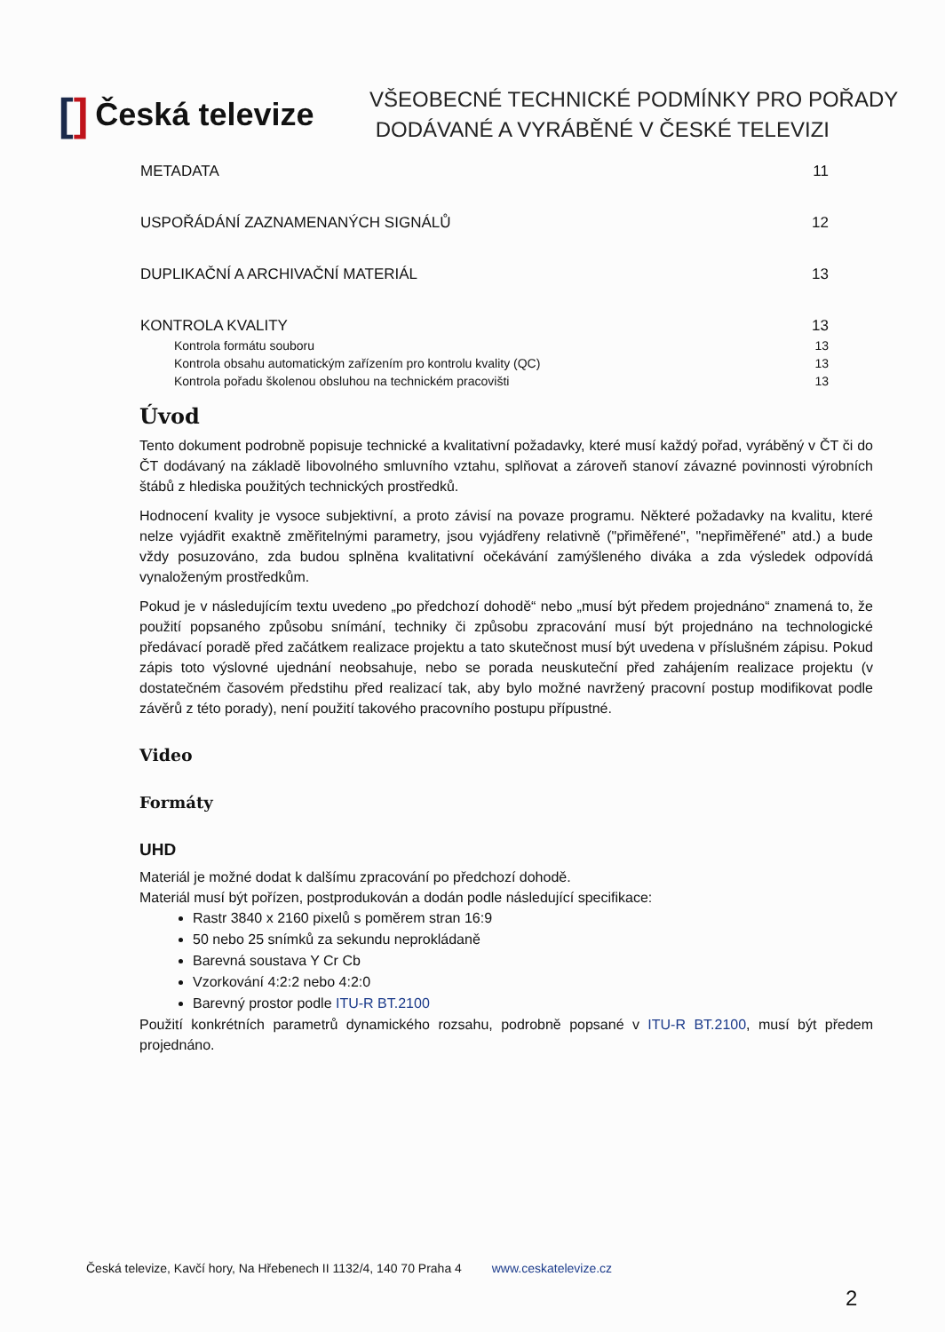[] Česká televize
VŠEOBECNÉ TECHNICKÉ PODMÍNKY PRO POŘADY
DODÁVANÉ A VYRÁBĚNÉ V ČESKÉ TELEVIZI
METADATA 11
USPOŘÁDÁNÍ ZAZNAMENANÝCH SIGNÁLŮ 12
DUPLIKAČNÍ A ARCHIVAČNÍ MATERIÁL 13
KONTROLA KVALITY 13
Kontrola formátu souboru 13
Kontrola obsahu automatickým zařízením pro kontrolu kvality (QC) 13
Kontrola pořadu školenou obsluhou na technickém pracovišti 13
Úvod
Tento dokument podrobně popisuje technické a kvalitativní požadavky, které musí každý pořad, vyráběný v ČT či do ČT dodávaný na základě libovolného smluvního vztahu, splňovat a zároveň stanoví závazné povinnosti výrobních štábů z hlediska použitých technických prostředků.
Hodnocení kvality je vysoce subjektivní, a proto závisí na povaze programu. Některé požadavky na kvalitu, které nelze vyjádřit exaktně změřitelnými parametry, jsou vyjádřeny relativně ("přiměřené", "nepřiměřené" atd.) a bude vždy posuzováno, zda budou splněna kvalitativní očekávání zamýšleného diváka a zda výsledek odpovídá vynaloženým prostředkům.
Pokud je v následujícím textu uvedeno „po předchozí dohodě“ nebo „musí být předem projednáno“ znamená to, že použití popsaného způsobu snímání, techniky či způsobu zpracování musí být projednáno na technologické předávací poradě před začátkem realizace projektu a tato skutečnost musí být uvedena v příslušném zápisu. Pokud zápis toto výslovné ujednání neobsahuje, nebo se porada neuskuteční před zahájením realizace projektu (v dostatečném časovém předstihu před realizací tak, aby bylo možné navržený pracovní postup modifikovat podle závěrů z této porady), není použití takového pracovního postupu přípustné.
Video
Formáty
UHD
Materiál je možné dodat k dalšímu zpracování po předchozí dohodě.
Materiál musí být pořízen, postprodukován a dodán podle následující specifikace:
Rastr 3840 x 2160 pixelů s poměrem stran 16:9
50 nebo 25 snímků za sekundu neprokládaně
Barevná soustava Y Cr Cb
Vzorkování 4:2:2 nebo 4:2:0
Barevný prostor podle ITU-R BT.2100
Použití konkrétních parametrů dynamického rozsahu, podrobně popsané v ITU-R BT.2100, musí být předem projednáno.
Česká televize, Kavčí hory, Na Hřebenech II 1132/4, 140 70 Praha 4 www.ceskatelevize.cz
2